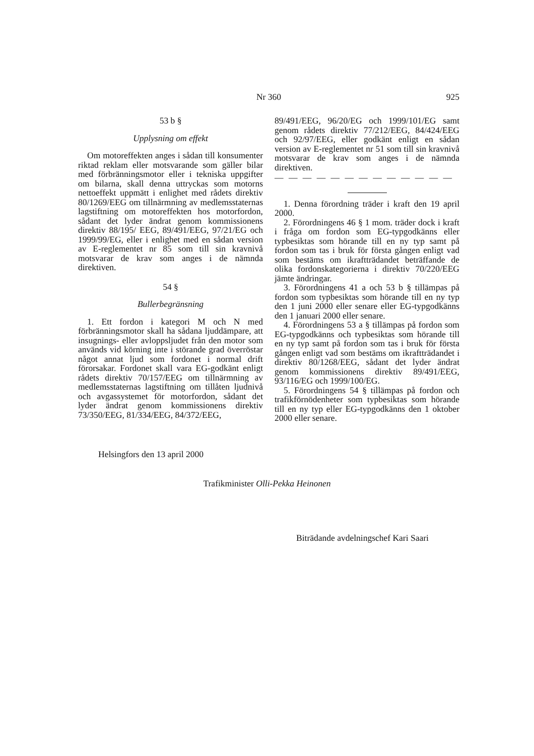Nr 360
925
53 b §
Upplysning om effekt
Om motoreffekten anges i sådan till konsumenter riktad reklam eller motsvarande som gäller bilar med förbränningsmotor eller i tekniska uppgifter om bilarna, skall denna uttryckas som motorns nettoeffekt uppmätt i enlighet med rådets direktiv 80/1269/EEG om tillnärmning av medlemsstaternas lagstiftning om motoreffekten hos motorfordon, sådant det lyder ändrat genom kommissionens direktiv 88/195/ EEG, 89/491/EEG, 97/21/EG och 1999/99/EG, eller i enlighet med en sådan version av E-reglementet nr 85 som till sin kravnivå motsvarar de krav som anges i de nämnda direktiven.
54 §
Bullerbegränsning
1. Ett fordon i kategori M och N med förbränningsmotor skall ha sådana ljuddämpare, att insugnings- eller avloppsljudet från den motor som används vid körning inte i störande grad överröstar något annat ljud som fordonet i normal drift förorsakar. Fordonet skall vara EG-godkänt enligt rådets direktiv 70/157/EEG om tillnärmning av medlemsstaternas lagstiftning om tillåten ljudnivå och avgassystemet för motorfordon, sådant det lyder ändrat genom kommissionens direktiv 73/350/EEG, 81/334/EEG, 84/372/EEG,
89/491/EEG, 96/20/EG och 1999/101/EG samt genom rådets direktiv 77/212/EEG, 84/424/EEG och 92/97/EEG, eller godkänt enligt en sådan version av E-reglementet nr 51 som till sin kravnivå motsvarar de krav som anges i de nämnda direktiven.
— — — — — — — — — — — — —
1. Denna förordning träder i kraft den 19 april 2000.
2. Förordningens 46 § 1 mom. träder dock i kraft i fråga om fordon som EG-typgodkänns eller typbesiktas som hörande till en ny typ samt på fordon som tas i bruk för första gången enligt vad som bestäms om ikraftträdandet beträffande de olika fordonskategorierna i direktiv 70/220/EEG jämte ändringar.
3. Förordningens 41 a och 53 b § tillämpas på fordon som typbesiktas som hörande till en ny typ den 1 juni 2000 eller senare eller EG-typgodkänns den 1 januari 2000 eller senare.
4. Förordningens 53 a § tillämpas på fordon som EG-typgodkänns och typbesiktas som hörande till en ny typ samt på fordon som tas i bruk för första gången enligt vad som bestäms om ikraftträdandet i direktiv 80/1268/EEG, sådant det lyder ändrat genom kommissionens direktiv 89/491/EEG, 93/116/EG och 1999/100/EG.
5. Förordningens 54 § tillämpas på fordon och trafikförnödenheter som typbesiktas som hörande till en ny typ eller EG-typgodkänns den 1 oktober 2000 eller senare.
Helsingfors den 13 april 2000
Trafikminister Olli-Pekka Heinonen
Biträdande avdelningschef Kari Saari